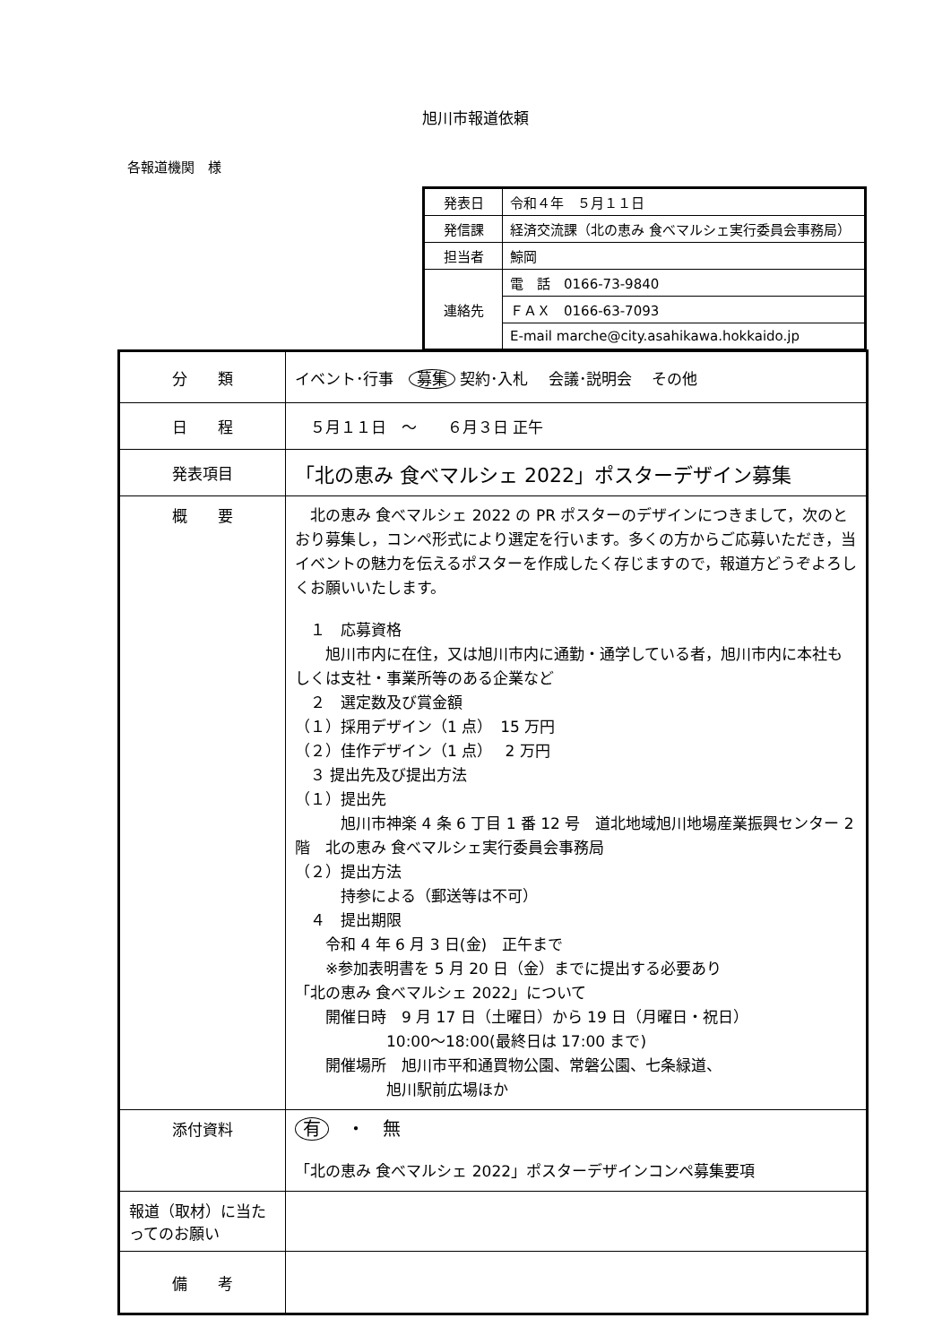旭川市報道依頼
各報道機関　様
| 発表日 | 令和４年 ５月１１日 |
| 発信課 | 経済交流課（北の恵み 食べマルシェ実行委員会事務局） |
| 担当者 | 鯨岡 |
| 連絡先 | 電 話 0166-73-9840 |
| | ＦＡＸ 0166-63-7093 |
| | E-mail marche@city.asahikawa.hokkaido.jp |
| 分 類 | イベント･行事 募集 契約･入札 会議･説明会 その他 |
| 日 程 | ５月１１日 ～ ６月３日 正午 |
| 発表項目 | 「北の恵み 食べマルシェ 2022」ポスターデザイン募集 |
| 概 要 | 北の恵み 食べマルシェ 2022 の PR ポスターのデザインにつきまして，次のとおり募集し，コンペ形式により選定を行います。多くの方からご応募いただき，当イベントの魅力を伝えるポスターを作成したく存じますので，報道方どうぞよろしくお願いいたします。 １ 応募資格 旭川市内に在住，又は旭川市内に通勤・通学している者，旭川市内に本社もしくは支社・事業所等のある企業など ２ 選定数及び賞金額 （１）採用デザイン（1 点） 15 万円 （２）佳作デザイン（1 点） 2 万円 ３ 提出先及び提出方法 （１）提出先 旭川市神楽 4 条 6 丁目 1 番 12 号 道北地域旭川地場産業振興センター 2 階 北の恵み 食べマルシェ実行委員会事務局 （２）提出方法 持参による（郵送等は不可） ４ 提出期限 令和 4 年 6 月 3 日(金) 正午まで ※参加表明書を 5 月 20 日（金）までに提出する必要あり 「北の恵み 食べマルシェ 2022」について 開催日時 9 月 17 日（土曜日）から 19 日（月曜日・祝日） 10:00～18:00(最終日は 17:00 まで) 開催場所 旭川市平和通買物公園、常磐公園、七条緑道、 旭川駅前広場ほか |
| 添付資料 | 有 ・ 無 「北の恵み 食べマルシェ 2022」ポスターデザインコンペ募集要項 |
| 報道（取材）に当たってのお願い | |
| 備 考 | |